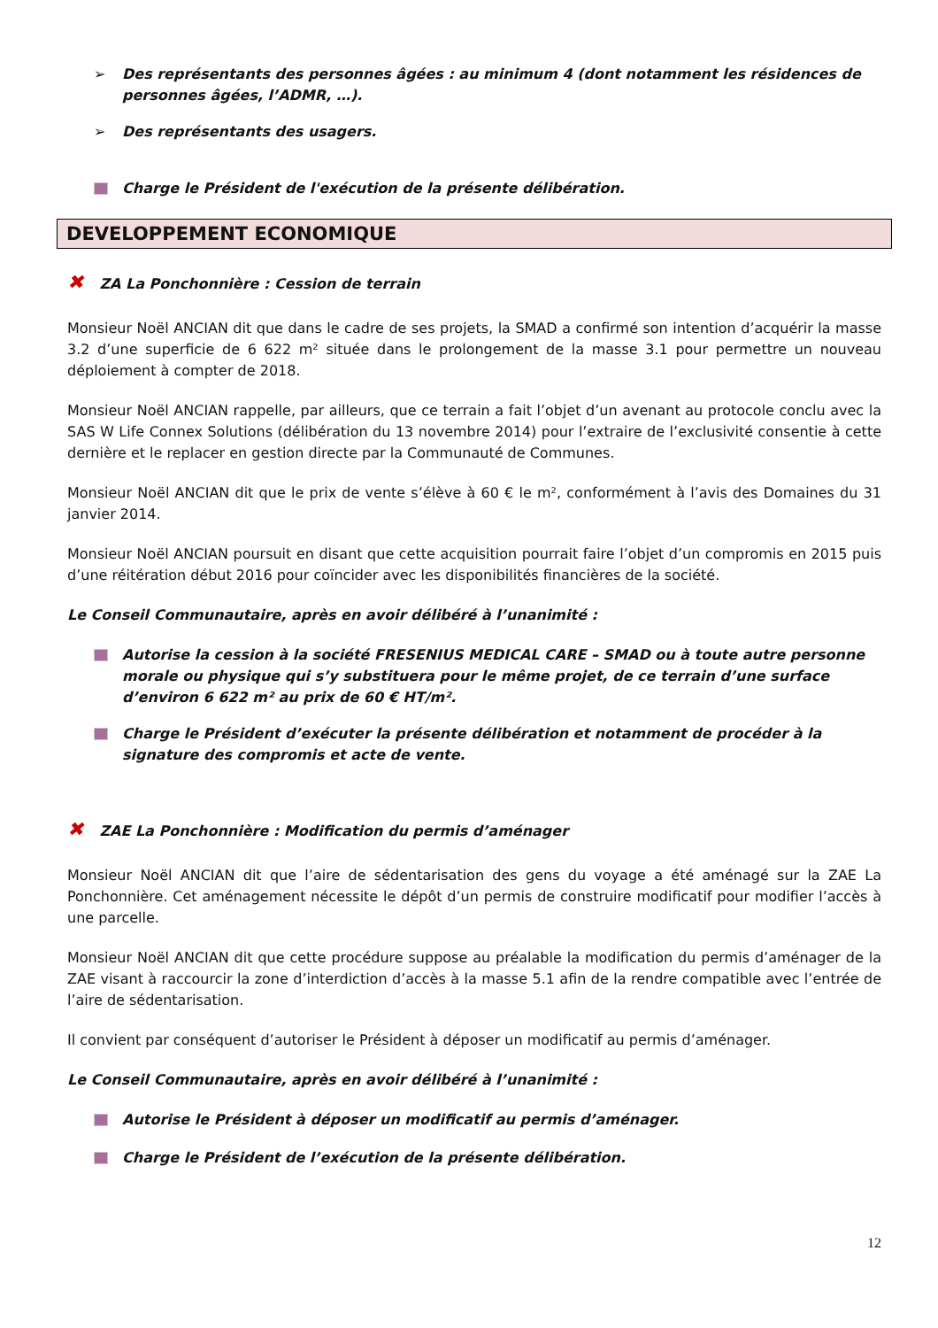➢ Des représentants des personnes âgées : au minimum 4 (dont notamment les résidences de personnes âgées, l’ADMR, …).
➢ Des représentants des usagers.
Charge le Président de l'exécution de la présente délibération.
DEVELOPPEMENT ECONOMIQUE
✖ ZA La Ponchonnière : Cession de terrain
Monsieur Noël ANCIAN dit que dans le cadre de ses projets, la SMAD a confirmé son intention d’acquérir la masse 3.2 d’une superficie de 6 622 m² située dans le prolongement de la masse 3.1 pour permettre un nouveau déploiement à compter de 2018.
Monsieur Noël ANCIAN rappelle, par ailleurs, que ce terrain a fait l’objet d’un avenant au protocole conclu avec la SAS W Life Connex Solutions (délibération du 13 novembre 2014) pour l’extraire de l’exclusivité consentie à cette dernière et le replacer en gestion directe par la Communauté de Communes.
Monsieur Noël ANCIAN dit que le prix de vente s’élève à 60 € le m², conformément à l’avis des Domaines du 31 janvier 2014.
Monsieur Noël ANCIAN poursuit en disant que cette acquisition pourrait faire l’objet d’un compromis en 2015 puis d’une réitération début 2016 pour coïncider avec les disponibilités financières de la société.
Le Conseil Communautaire, après en avoir délibéré à l’unanimité :
Autorise la cession à la société FRESENIUS MEDICAL CARE – SMAD ou à toute autre personne morale ou physique qui s’y substituera pour le même projet, de ce terrain d’une surface d’environ 6 622 m² au prix de 60 € HT/m².
Charge le Président d’exécuter la présente délibération et notamment de procéder à la signature des compromis et acte de vente.
✖ ZAE La Ponchonnière : Modification du permis d’aménager
Monsieur Noël ANCIAN dit que l’aire de sédentarisation des gens du voyage a été aménagé sur la ZAE La Ponchonnière. Cet aménagement nécessite le dépôt d’un permis de construire modificatif pour modifier l’accès à une parcelle.
Monsieur Noël ANCIAN dit que cette procédure suppose au préalable la modification du permis d’aménager de la ZAE visant à raccourcir la zone d’interdiction d’accès à la masse 5.1 afin de la rendre compatible avec l’entrée de l’aire de sédentarisation.
Il convient par conséquent d’autoriser le Président à déposer un modificatif au permis d’aménager.
Le Conseil Communautaire, après en avoir délibéré à l’unanimité :
Autorise le Président à déposer un modificatif au permis d’aménager.
Charge le Président de l’exécution de la présente délibération.
12